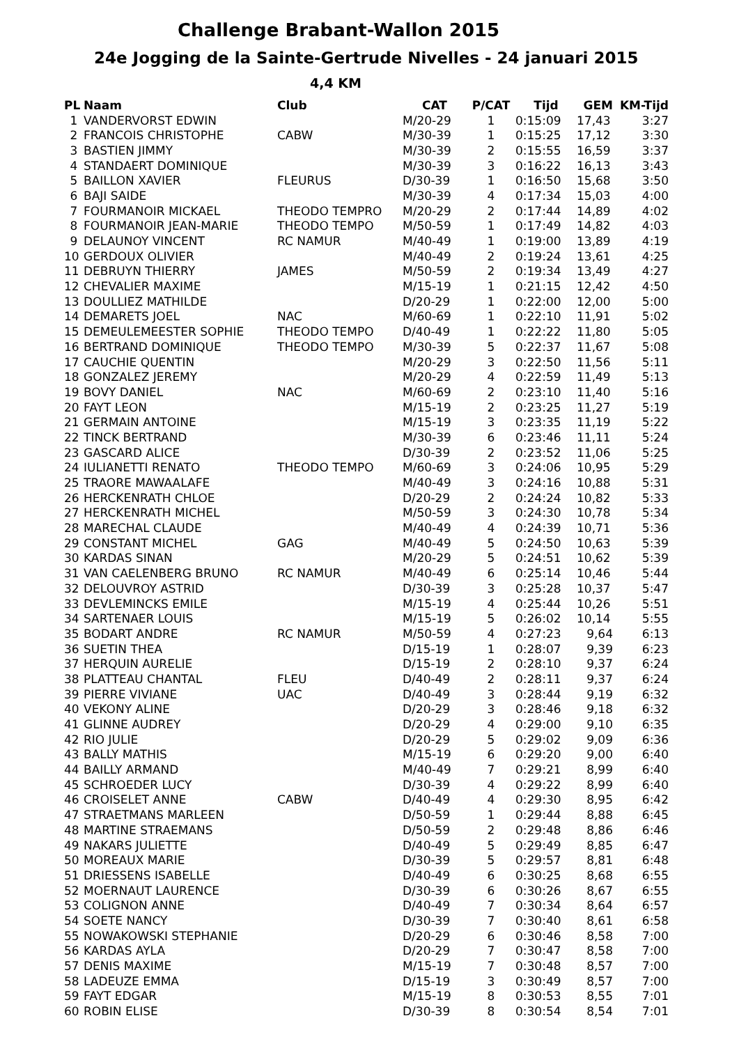Challenge Brabant-Wallon 2015
24e Jogging de la Sainte-Gertrude Nivelles - 24 januari 2015
4,4 KM
| PL | Naam | Club | CAT | P/CAT | Tijd | GEM | KM-Tijd |
| --- | --- | --- | --- | --- | --- | --- | --- |
| 1 | VANDERVORST EDWIN | | M/20-29 | 1 | 0:15:09 | 17,43 | 3:27 |
| 2 | FRANCOIS CHRISTOPHE | CABW | M/30-39 | 1 | 0:15:25 | 17,12 | 3:30 |
| 3 | BASTIEN JIMMY | | M/30-39 | 2 | 0:15:55 | 16,59 | 3:37 |
| 4 | STANDAERT DOMINIQUE | | M/30-39 | 3 | 0:16:22 | 16,13 | 3:43 |
| 5 | BAILLON XAVIER | FLEURUS | D/30-39 | 1 | 0:16:50 | 15,68 | 3:50 |
| 6 | BAJI SAIDE | | M/30-39 | 4 | 0:17:34 | 15,03 | 4:00 |
| 7 | FOURMANOIR MICKAEL | THEODO TEMPRO | M/20-29 | 2 | 0:17:44 | 14,89 | 4:02 |
| 8 | FOURMANOIR JEAN-MARIE | THEODO TEMPO | M/50-59 | 1 | 0:17:49 | 14,82 | 4:03 |
| 9 | DELAUNOY VINCENT | RC NAMUR | M/40-49 | 1 | 0:19:00 | 13,89 | 4:19 |
| 10 | GERDOUX OLIVIER | | M/40-49 | 2 | 0:19:24 | 13,61 | 4:25 |
| 11 | DEBRUYN THIERRY | JAMES | M/50-59 | 2 | 0:19:34 | 13,49 | 4:27 |
| 12 | CHEVALIER MAXIME | | M/15-19 | 1 | 0:21:15 | 12,42 | 4:50 |
| 13 | DOULLIEZ MATHILDE | | D/20-29 | 1 | 0:22:00 | 12,00 | 5:00 |
| 14 | DEMARETS JOEL | NAC | M/60-69 | 1 | 0:22:10 | 11,91 | 5:02 |
| 15 | DEMEULEMEESTER SOPHIE | THEODO TEMPO | D/40-49 | 1 | 0:22:22 | 11,80 | 5:05 |
| 16 | BERTRAND DOMINIQUE | THEODO TEMPO | M/30-39 | 5 | 0:22:37 | 11,67 | 5:08 |
| 17 | CAUCHIE QUENTIN | | M/20-29 | 3 | 0:22:50 | 11,56 | 5:11 |
| 18 | GONZALEZ JEREMY | | M/20-29 | 4 | 0:22:59 | 11,49 | 5:13 |
| 19 | BOVY DANIEL | NAC | M/60-69 | 2 | 0:23:10 | 11,40 | 5:16 |
| 20 | FAYT LEON | | M/15-19 | 2 | 0:23:25 | 11,27 | 5:19 |
| 21 | GERMAIN ANTOINE | | M/15-19 | 3 | 0:23:35 | 11,19 | 5:22 |
| 22 | TINCK BERTRAND | | M/30-39 | 6 | 0:23:46 | 11,11 | 5:24 |
| 23 | GASCARD ALICE | | D/30-39 | 2 | 0:23:52 | 11,06 | 5:25 |
| 24 | IULIANETTI RENATO | THEODO TEMPO | M/60-69 | 3 | 0:24:06 | 10,95 | 5:29 |
| 25 | TRAORE MAWAALAFE | | M/40-49 | 3 | 0:24:16 | 10,88 | 5:31 |
| 26 | HERCKENRATH CHLOE | | D/20-29 | 2 | 0:24:24 | 10,82 | 5:33 |
| 27 | HERCKENRATH MICHEL | | M/50-59 | 3 | 0:24:30 | 10,78 | 5:34 |
| 28 | MARECHAL CLAUDE | | M/40-49 | 4 | 0:24:39 | 10,71 | 5:36 |
| 29 | CONSTANT MICHEL | GAG | M/40-49 | 5 | 0:24:50 | 10,63 | 5:39 |
| 30 | KARDAS SINAN | | M/20-29 | 5 | 0:24:51 | 10,62 | 5:39 |
| 31 | VAN CAELENBERG BRUNO | RC NAMUR | M/40-49 | 6 | 0:25:14 | 10,46 | 5:44 |
| 32 | DELOUVROY ASTRID | | D/30-39 | 3 | 0:25:28 | 10,37 | 5:47 |
| 33 | DEVLEMINCKS EMILE | | M/15-19 | 4 | 0:25:44 | 10,26 | 5:51 |
| 34 | SARTENAER LOUIS | | M/15-19 | 5 | 0:26:02 | 10,14 | 5:55 |
| 35 | BODART ANDRE | RC NAMUR | M/50-59 | 4 | 0:27:23 | 9,64 | 6:13 |
| 36 | SUETIN THEA | | D/15-19 | 1 | 0:28:07 | 9,39 | 6:23 |
| 37 | HERQUIN AURELIE | | D/15-19 | 2 | 0:28:10 | 9,37 | 6:24 |
| 38 | PLATTEAU CHANTAL | FLEU | D/40-49 | 2 | 0:28:11 | 9,37 | 6:24 |
| 39 | PIERRE VIVIANE | UAC | D/40-49 | 3 | 0:28:44 | 9,19 | 6:32 |
| 40 | VEKONY ALINE | | D/20-29 | 3 | 0:28:46 | 9,18 | 6:32 |
| 41 | GLINNE AUDREY | | D/20-29 | 4 | 0:29:00 | 9,10 | 6:35 |
| 42 | RIO JULIE | | D/20-29 | 5 | 0:29:02 | 9,09 | 6:36 |
| 43 | BALLY MATHIS | | M/15-19 | 6 | 0:29:20 | 9,00 | 6:40 |
| 44 | BAILLY ARMAND | | M/40-49 | 7 | 0:29:21 | 8,99 | 6:40 |
| 45 | SCHROEDER LUCY | | D/30-39 | 4 | 0:29:22 | 8,99 | 6:40 |
| 46 | CROISELET ANNE | CABW | D/40-49 | 4 | 0:29:30 | 8,95 | 6:42 |
| 47 | STRAETMANS MARLEEN | | D/50-59 | 1 | 0:29:44 | 8,88 | 6:45 |
| 48 | MARTINE STRAEMANS | | D/50-59 | 2 | 0:29:48 | 8,86 | 6:46 |
| 49 | NAKARS JULIETTE | | D/40-49 | 5 | 0:29:49 | 8,85 | 6:47 |
| 50 | MOREAUX MARIE | | D/30-39 | 5 | 0:29:57 | 8,81 | 6:48 |
| 51 | DRIESSENS ISABELLE | | D/40-49 | 6 | 0:30:25 | 8,68 | 6:55 |
| 52 | MOERNAUT LAURENCE | | D/30-39 | 6 | 0:30:26 | 8,67 | 6:55 |
| 53 | COLIGNON ANNE | | D/40-49 | 7 | 0:30:34 | 8,64 | 6:57 |
| 54 | SOETE NANCY | | D/30-39 | 7 | 0:30:40 | 8,61 | 6:58 |
| 55 | NOWAKOWSKI STEPHANIE | | D/20-29 | 6 | 0:30:46 | 8,58 | 7:00 |
| 56 | KARDAS AYLA | | D/20-29 | 7 | 0:30:47 | 8,58 | 7:00 |
| 57 | DENIS MAXIME | | M/15-19 | 7 | 0:30:48 | 8,57 | 7:00 |
| 58 | LADEUZE EMMA | | D/15-19 | 3 | 0:30:49 | 8,57 | 7:00 |
| 59 | FAYT EDGAR | | M/15-19 | 8 | 0:30:53 | 8,55 | 7:01 |
| 60 | ROBIN ELISE | | D/30-39 | 8 | 0:30:54 | 8,54 | 7:01 |